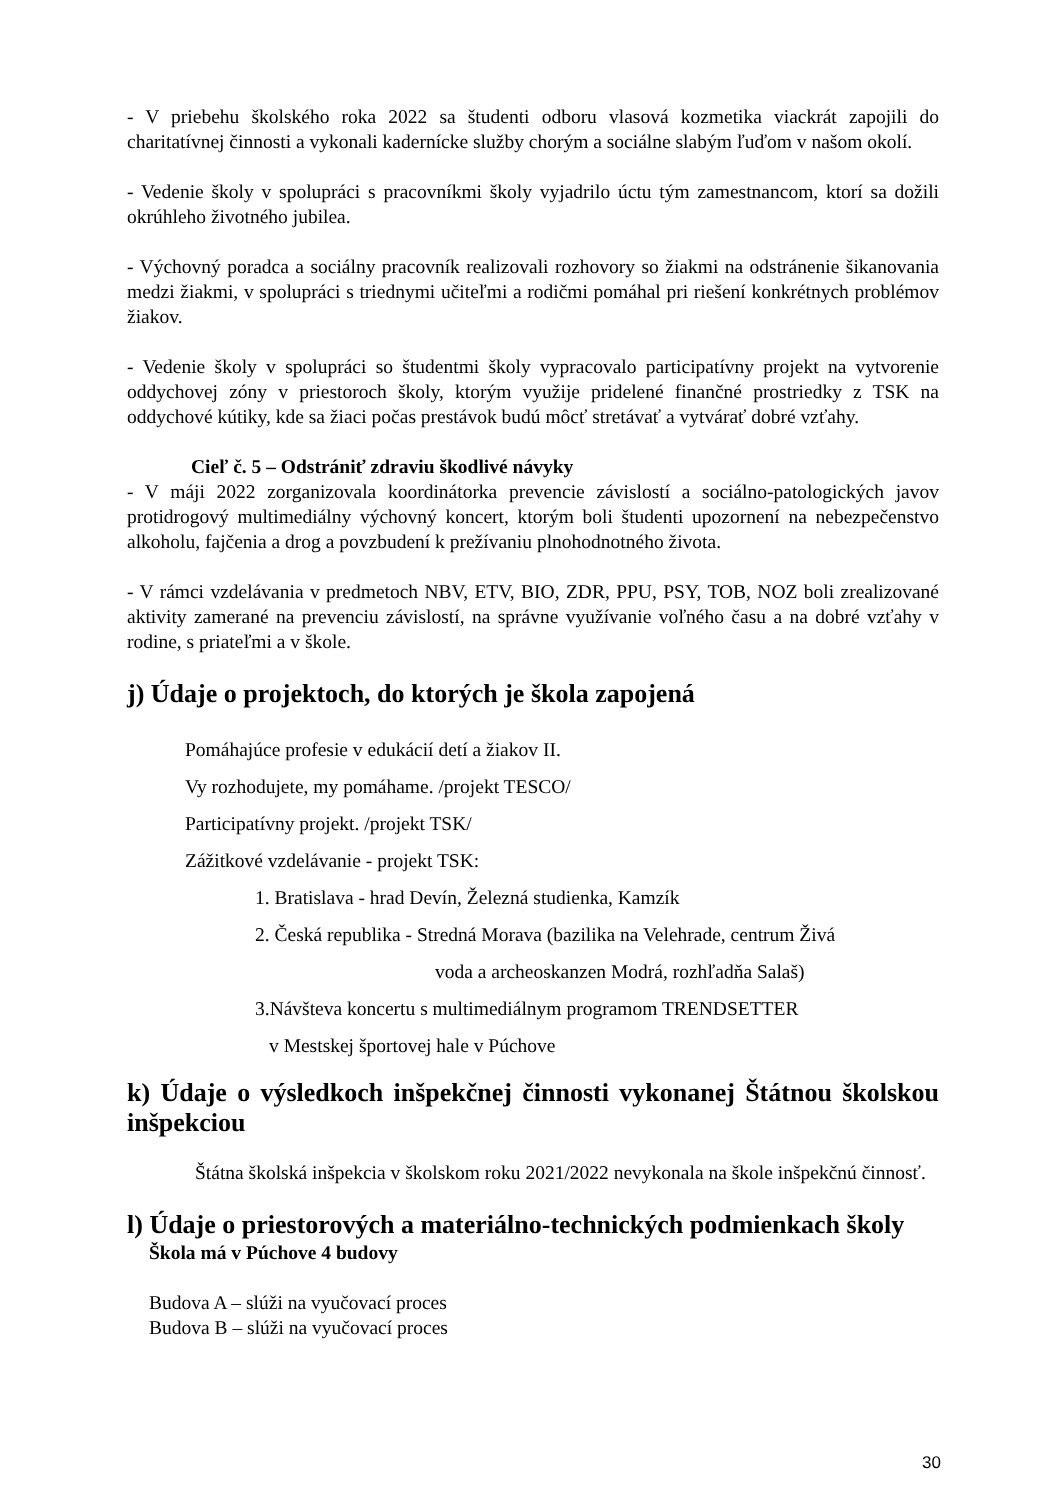- V priebehu školského roka 2022 sa študenti odboru vlasová kozmetika viackrát zapojili do charitatívnej činnosti a vykonali kadernícke služby chorým a sociálne slabým ľuďom v našom okolí.
- Vedenie školy v spolupráci s pracovníkmi školy vyjadrilo úctu tým zamestnancom, ktorí sa dožili okrúhleho životného jubilea.
- Výchovný poradca a sociálny pracovník realizovali rozhovory so žiakmi na odstránenie šikanovania medzi žiakmi, v spolupráci s triednymi učiteľmi a rodičmi pomáhal pri riešení konkrétnych problémov žiakov.
- Vedenie školy v spolupráci so študentmi školy vypracovalo participatívny projekt na vytvorenie oddychovej zóny v priestoroch školy, ktorým využije pridelené finančné prostriedky z TSK na oddychové kútiky, kde sa žiaci počas prestávok budú môcť stretávať a vytvárať dobré vzťahy.
Cieľ č. 5 – Odstrániť zdraviu škodlivé návyky
- V máji 2022 zorganizovala koordinátorka prevencie závislostí a sociálno-patologických javov protidrogový multimediálny výchovný koncert, ktorým boli študenti upozornení na nebezpečenstvo alkoholu, fajčenia a drog a povzbudení k prežívaniu plnohodnotného života.
- V rámci vzdelávania v predmetoch NBV, ETV, BIO, ZDR, PPU, PSY, TOB, NOZ boli zrealizované aktivity zamerané na prevenciu závislostí, na správne využívanie voľného času a na dobré vzťahy v rodine, s priateľmi a v škole.
j) Údaje o projektoch, do ktorých je škola zapojená
Pomáhajúce profesie v edukácií detí a žiakov II.
Vy rozhodujete, my pomáhame. /projekt TESCO/
Participatívny projekt. /projekt TSK/
Zážitkové vzdelávanie - projekt TSK:
1. Bratislava - hrad Devín, Železná studienka, Kamzík
2. Česká republika - Stredná Morava (bazilika na Velehrade, centrum Živá
voda a archeoskanzen Modrá, rozhľadňa Salaš)
3.Návšteva koncertu s multimediálnym programom TRENDSETTER
v Mestskej športovej hale v Púchove
k) Údaje o výsledkoch inšpekčnej činnosti vykonanej Štátnou školskou inšpekciou
Štátna školská inšpekcia v školskom roku 2021/2022 nevykonala na škole inšpekčnú činnosť.
l) Údaje o priestorových a materiálno-technických podmienkach školy
Škola má v Púchove 4 budovy
Budova A – slúži na vyučovací proces
Budova B – slúži na vyučovací proces
30